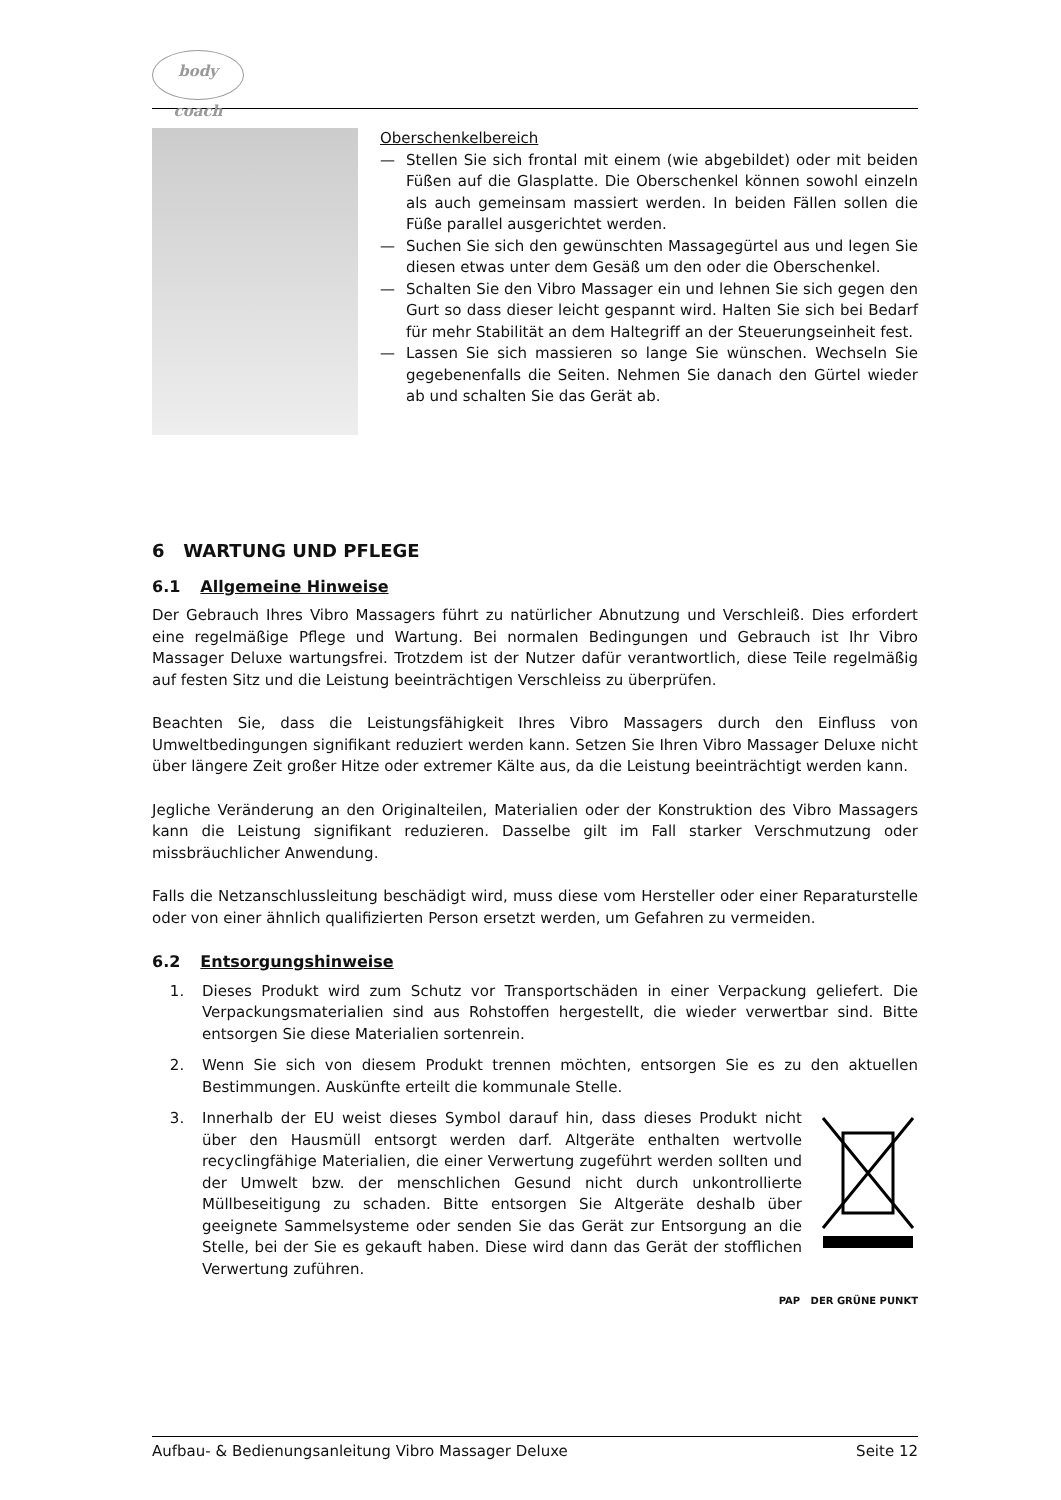body coach
Oberschenkelbereich
— Stellen Sie sich frontal mit einem (wie abgebildet) oder mit beiden Füßen auf die Glasplatte. Die Oberschenkel können sowohl einzeln als auch gemeinsam massiert werden. In beiden Fällen sollen die Füße parallel ausgerichtet werden.
— Suchen Sie sich den gewünschten Massagegürtel aus und legen Sie diesen etwas unter dem Gesäß um den oder die Oberschenkel.
— Schalten Sie den Vibro Massager ein und lehnen Sie sich gegen den Gurt so dass dieser leicht gespannt wird. Halten Sie sich bei Bedarf für mehr Stabilität an dem Haltegriff an der Steuerungseinheit fest.
— Lassen Sie sich massieren so lange Sie wünschen. Wechseln Sie gegebenenfalls die Seiten. Nehmen Sie danach den Gürtel wieder ab und schalten Sie das Gerät ab.
6 WARTUNG UND PFLEGE
6.1 Allgemeine Hinweise
Der Gebrauch Ihres Vibro Massagers führt zu natürlicher Abnutzung und Verschleiß. Dies erfordert eine regelmäßige Pflege und Wartung. Bei normalen Bedingungen und Gebrauch ist Ihr Vibro Massager Deluxe wartungsfrei. Trotzdem ist der Nutzer dafür verantwortlich, diese Teile regelmäßig auf festen Sitz und die Leistung beeinträchtigen Verschleiss zu überprüfen.
Beachten Sie, dass die Leistungsfähigkeit Ihres Vibro Massagers durch den Einfluss von Umweltbedingungen signifikant reduziert werden kann. Setzen Sie Ihren Vibro Massager Deluxe nicht über längere Zeit großer Hitze oder extremer Kälte aus, da die Leistung beeinträchtigt werden kann.
Jegliche Veränderung an den Originalteilen, Materialien oder der Konstruktion des Vibro Massagers kann die Leistung signifikant reduzieren. Dasselbe gilt im Fall starker Verschmutzung oder missbräuchlicher Anwendung.
Falls die Netzanschlussleitung beschädigt wird, muss diese vom Hersteller oder einer Reparaturstelle oder von einer ähnlich qualifizierten Person ersetzt werden, um Gefahren zu vermeiden.
6.2 Entsorgungshinweise
1. Dieses Produkt wird zum Schutz vor Transportschäden in einer Verpackung geliefert. Die Verpackungsmaterialien sind aus Rohstoffen hergestellt, die wieder verwertbar sind. Bitte entsorgen Sie diese Materialien sortenrein.
2. Wenn Sie sich von diesem Produkt trennen möchten, entsorgen Sie es zu den aktuellen Bestimmungen. Auskünfte erteilt die kommunale Stelle.
3. Innerhalb der EU weist dieses Symbol darauf hin, dass dieses Produkt nicht über den Hausmüll entsorgt werden darf. Altgeräte enthalten wertvolle recyclingfähige Materialien, die einer Verwertung zugeführt werden sollten und der Umwelt bzw. der menschlichen Gesund nicht durch unkontrollierte Müllbeseitigung zu schaden. Bitte entsorgen Sie Altgeräte deshalb über geeignete Sammelsysteme oder senden Sie das Gerät zur Entsorgung an die Stelle, bei der Sie es gekauft haben. Diese wird dann das Gerät der stofflichen Verwertung zuführen.
PAP DER GRÜNE PUNKT
Aufbau- & Bedienungsanleitung Vibro Massager Deluxe Seite 12